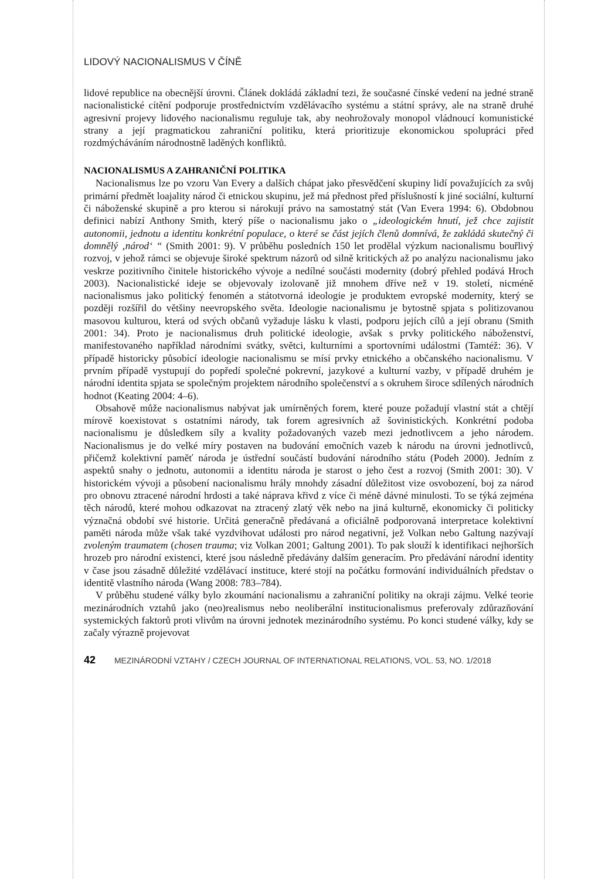LIDOVÝ NACIONALISMUS V ČÍNĚ
lidové republice na obecnější úrovni. Článek dokládá základní tezi, že současné čínské vedení na jedné straně nacionalistické cítění podporuje prostřednictvím vzdělávacího systému a státní správy, ale na straně druhé agresivní projevy lidového nacionalismu reguluje tak, aby neohrožovaly monopol vládnoucí komunistické strany a její pragmatickou zahraniční politiku, která prioritizuje ekonomickou spolupráci před rozdmýcháváním národnostně laděných konfliktů.
NACIONALISMUS A ZAHRANIČNÍ POLITIKA
Nacionalismus lze po vzoru Van Every a dalších chápat jako přesvědčení skupiny lidí považujících za svůj primární předmět loajality národ či etnickou skupinu, jež má přednost před příslušností k jiné sociální, kulturní či náboženské skupině a pro kterou si nárokují právo na samostatný stát (Van Evera 1994: 6). Obdobnou definici nabízí Anthony Smith, který píše o nacionalismu jako o „ideologickém hnutí, jež chce zajistit autonomii, jednotu a identitu konkrétní populace, o které se část jejích členů domnívá, že zakládá skutečný či domnělý ‚národ‘ “ (Smith 2001: 9). V průběhu posledních 150 let prodělal výzkum nacionalismu bouřlivý rozvoj, v jehož rámci se objevuje široké spektrum názorů od silně kritických až po analýzu nacionalismu jako veskrze pozitivního činitele historického vývoje a nedílné součásti modernity (dobrý přehled podává Hroch 2003). Nacionalistické ideje se objevovaly izolovaně již mnohem dříve než v 19. století, nicméně nacionalismus jako politický fenomén a státotvorná ideologie je produktem evropské modernity, který se později rozšířil do většiny neevropského světa. Ideologie nacionalismu je bytostně spjata s politizovanou masovou kulturou, která od svých občanů vyžaduje lásku k vlasti, podporu jejích cílů a její obranu (Smith 2001: 34). Proto je nacionalismus druh politické ideologie, avšak s prvky politického náboženství, manifestovaného například národními svátky, světci, kulturními a sportovními událostmi (Tamtéž: 36). V případě historicky působící ideologie nacionalismu se mísí prvky etnického a občanského nacionalismu. V prvním případě vystupují do popředí společné pokrevní, jazykové a kulturní vazby, v případě druhém je národní identita spjata se společným projektem národního společenství a s okruhem široce sdílených národních hodnot (Keating 2004: 4–6).
Obsahově může nacionalismus nabývat jak umírněných forem, které pouze požadují vlastní stát a chtějí mírově koexistovat s ostatními národy, tak forem agresivních až šovinistických. Konkrétní podoba nacionalismu je důsledkem síly a kvality požadovaných vazeb mezi jednotlivcem a jeho národem. Nacionalismus je do velké míry postaven na budování emočních vazeb k národu na úrovni jednotlivců, přičemž kolektivní paměť národa je ústřední součástí budování národního státu (Podeh 2000). Jedním z aspektů snahy o jednotu, autonomii a identitu národa je starost o jeho čest a rozvoj (Smith 2001: 30). V historickém vývoji a působení nacionalismu hrály mnohdy zásadní důležitost vize osvobození, boj za národ pro obnovu ztracené národní hrdosti a také náprava křivd z více či méně dávné minulosti. To se týká zejména těch národů, které mohou odkazovat na ztracený zlatý věk nebo na jiná kulturně, ekonomicky či politicky význačná období své historie. Určitá generačně předávaná a oficiálně podporovaná interpretace kolektivní paměti národa může však také vyzdvihovat události pro národ negativní, jež Volkan nebo Galtung nazývají zvoleným traumatem (chosen trauma; viz Volkan 2001; Galtung 2001). To pak slouží k identifikaci nejhorších hrozeb pro národní existenci, které jsou následně předávány dalším generacím. Pro předávání národní identity v čase jsou zásadně důležité vzdělávací instituce, které stojí na počátku formování individuálních představ o identitě vlastního národa (Wang 2008: 783–784).
V průběhu studené války bylo zkoumání nacionalismu a zahraniční politiky na okraji zájmu. Velké teorie mezinárodních vztahů jako (neo)realismus nebo neoliberální institucionalismus preferovaly zdůrazňování systemických faktorů proti vlivům na úrovni jednotek mezinárodního systému. Po konci studené války, kdy se začaly výrazně projevovat
42 MEZINÁRODNÍ VZTAHY / CZECH JOURNAL OF INTERNATIONAL RELATIONS, VOL. 53, NO. 1/2018